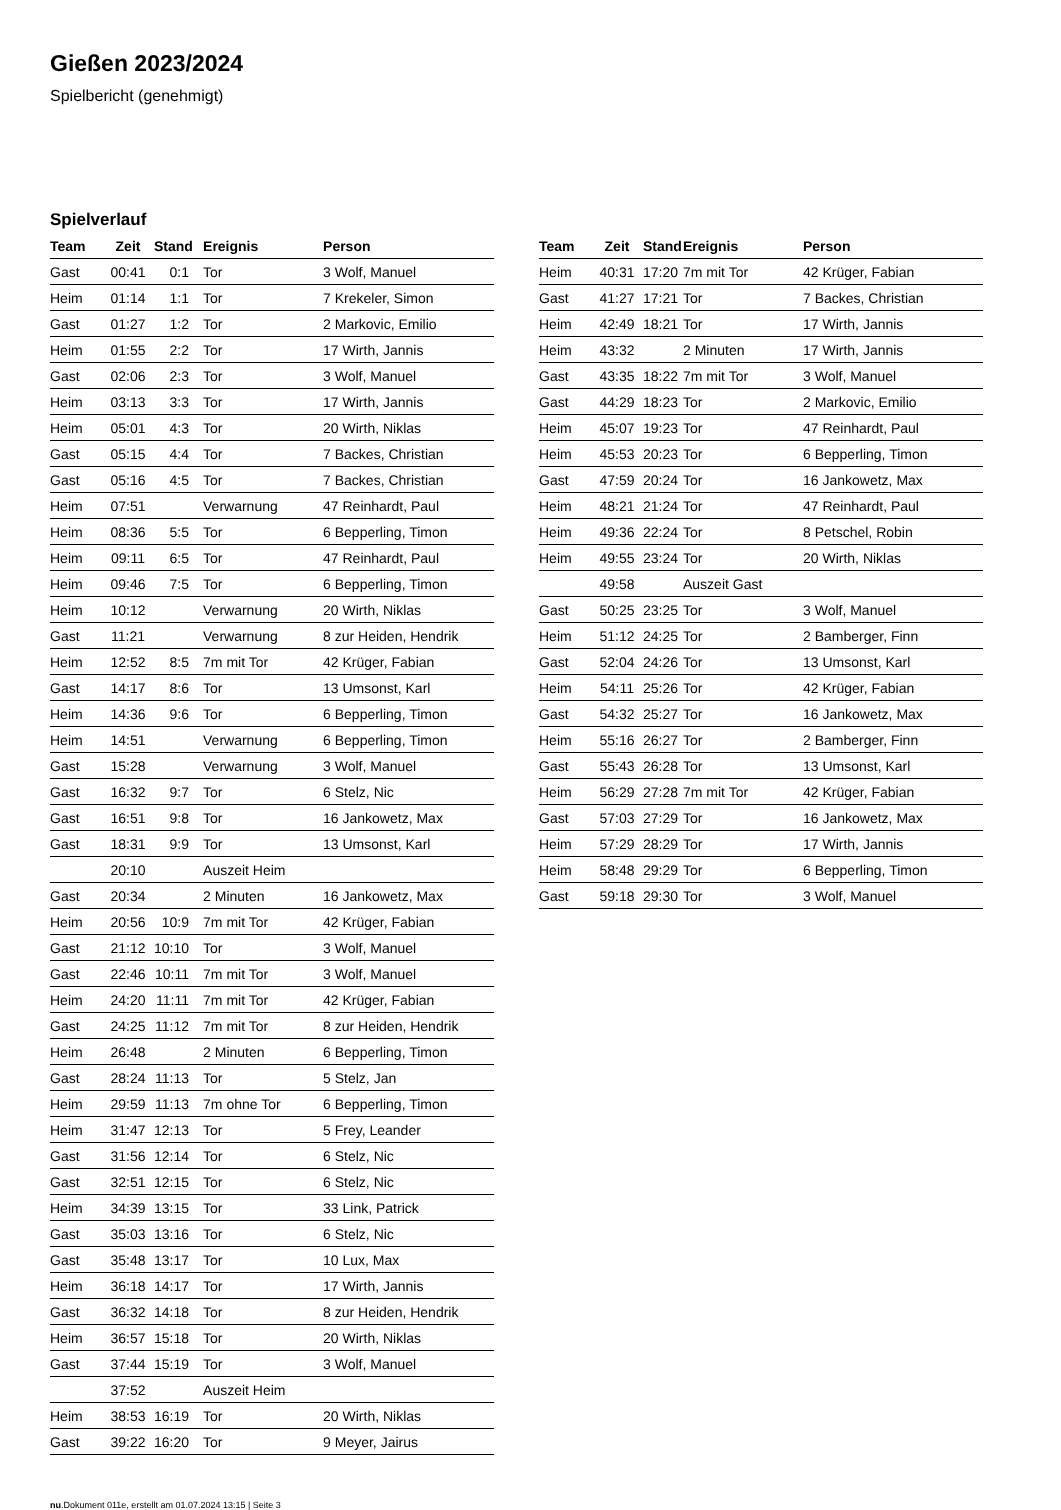Gießen 2023/2024
Spielbericht (genehmigt)
Spielverlauf
| Team | Zeit | Stand | Ereignis | Person |
| --- | --- | --- | --- | --- |
| Gast | 00:41 | 0:1 | Tor | 3 Wolf, Manuel |
| Heim | 01:14 | 1:1 | Tor | 7 Krekeler, Simon |
| Gast | 01:27 | 1:2 | Tor | 2 Markovic, Emilio |
| Heim | 01:55 | 2:2 | Tor | 17 Wirth, Jannis |
| Gast | 02:06 | 2:3 | Tor | 3 Wolf, Manuel |
| Heim | 03:13 | 3:3 | Tor | 17 Wirth, Jannis |
| Heim | 05:01 | 4:3 | Tor | 20 Wirth, Niklas |
| Gast | 05:15 | 4:4 | Tor | 7 Backes, Christian |
| Gast | 05:16 | 4:5 | Tor | 7 Backes, Christian |
| Heim | 07:51 | | Verwarnung | 47 Reinhardt, Paul |
| Heim | 08:36 | 5:5 | Tor | 6 Bepperling, Timon |
| Heim | 09:11 | 6:5 | Tor | 47 Reinhardt, Paul |
| Heim | 09:46 | 7:5 | Tor | 6 Bepperling, Timon |
| Heim | 10:12 | | Verwarnung | 20 Wirth, Niklas |
| Gast | 11:21 | | Verwarnung | 8 zur Heiden, Hendrik |
| Heim | 12:52 | 8:5 | 7m mit Tor | 42 Krüger, Fabian |
| Gast | 14:17 | 8:6 | Tor | 13 Umsonst, Karl |
| Heim | 14:36 | 9:6 | Tor | 6 Bepperling, Timon |
| Heim | 14:51 | | Verwarnung | 6 Bepperling, Timon |
| Gast | 15:28 | | Verwarnung | 3 Wolf, Manuel |
| Gast | 16:32 | 9:7 | Tor | 6 Stelz, Nic |
| Gast | 16:51 | 9:8 | Tor | 16 Jankowetz, Max |
| Gast | 18:31 | 9:9 | Tor | 13 Umsonst, Karl |
| | 20:10 | | Auszeit Heim | |
| Gast | 20:34 | | 2 Minuten | 16 Jankowetz, Max |
| Heim | 20:56 | 10:9 | 7m mit Tor | 42 Krüger, Fabian |
| Gast | 21:12 | 10:10 | Tor | 3 Wolf, Manuel |
| Gast | 22:46 | 10:11 | 7m mit Tor | 3 Wolf, Manuel |
| Heim | 24:20 | 11:11 | 7m mit Tor | 42 Krüger, Fabian |
| Gast | 24:25 | 11:12 | 7m mit Tor | 8 zur Heiden, Hendrik |
| Heim | 26:48 | | 2 Minuten | 6 Bepperling, Timon |
| Gast | 28:24 | 11:13 | Tor | 5 Stelz, Jan |
| Heim | 29:59 | 11:13 | 7m ohne Tor | 6 Bepperling, Timon |
| Heim | 31:47 | 12:13 | Tor | 5 Frey, Leander |
| Gast | 31:56 | 12:14 | Tor | 6 Stelz, Nic |
| Gast | 32:51 | 12:15 | Tor | 6 Stelz, Nic |
| Heim | 34:39 | 13:15 | Tor | 33 Link, Patrick |
| Gast | 35:03 | 13:16 | Tor | 6 Stelz, Nic |
| Gast | 35:48 | 13:17 | Tor | 10 Lux, Max |
| Heim | 36:18 | 14:17 | Tor | 17 Wirth, Jannis |
| Gast | 36:32 | 14:18 | Tor | 8 zur Heiden, Hendrik |
| Heim | 36:57 | 15:18 | Tor | 20 Wirth, Niklas |
| Gast | 37:44 | 15:19 | Tor | 3 Wolf, Manuel |
| | 37:52 | | Auszeit Heim | |
| Heim | 38:53 | 16:19 | Tor | 20 Wirth, Niklas |
| Gast | 39:22 | 16:20 | Tor | 9 Meyer, Jairus |
| Team | Zeit | Stand | Ereignis | Person |
| --- | --- | --- | --- | --- |
| Heim | 40:31 | 17:20 | 7m mit Tor | 42 Krüger, Fabian |
| Gast | 41:27 | 17:21 | Tor | 7 Backes, Christian |
| Heim | 42:49 | 18:21 | Tor | 17 Wirth, Jannis |
| Heim | 43:32 | | 2 Minuten | 17 Wirth, Jannis |
| Gast | 43:35 | 18:22 | 7m mit Tor | 3 Wolf, Manuel |
| Gast | 44:29 | 18:23 | Tor | 2 Markovic, Emilio |
| Heim | 45:07 | 19:23 | Tor | 47 Reinhardt, Paul |
| Heim | 45:53 | 20:23 | Tor | 6 Bepperling, Timon |
| Gast | 47:59 | 20:24 | Tor | 16 Jankowetz, Max |
| Heim | 48:21 | 21:24 | Tor | 47 Reinhardt, Paul |
| Heim | 49:36 | 22:24 | Tor | 8 Petschel, Robin |
| Heim | 49:55 | 23:24 | Tor | 20 Wirth, Niklas |
| | 49:58 | | Auszeit Gast | |
| Gast | 50:25 | 23:25 | Tor | 3 Wolf, Manuel |
| Heim | 51:12 | 24:25 | Tor | 2 Bamberger, Finn |
| Gast | 52:04 | 24:26 | Tor | 13 Umsonst, Karl |
| Heim | 54:11 | 25:26 | Tor | 42 Krüger, Fabian |
| Gast | 54:32 | 25:27 | Tor | 16 Jankowetz, Max |
| Heim | 55:16 | 26:27 | Tor | 2 Bamberger, Finn |
| Gast | 55:43 | 26:28 | Tor | 13 Umsonst, Karl |
| Heim | 56:29 | 27:28 | 7m mit Tor | 42 Krüger, Fabian |
| Gast | 57:03 | 27:29 | Tor | 16 Jankowetz, Max |
| Heim | 57:29 | 28:29 | Tor | 17 Wirth, Jannis |
| Heim | 58:48 | 29:29 | Tor | 6 Bepperling, Timon |
| Gast | 59:18 | 29:30 | Tor | 3 Wolf, Manuel |
nu.Dokument 011e, erstellt am 01.07.2024 13:15 | Seite 3